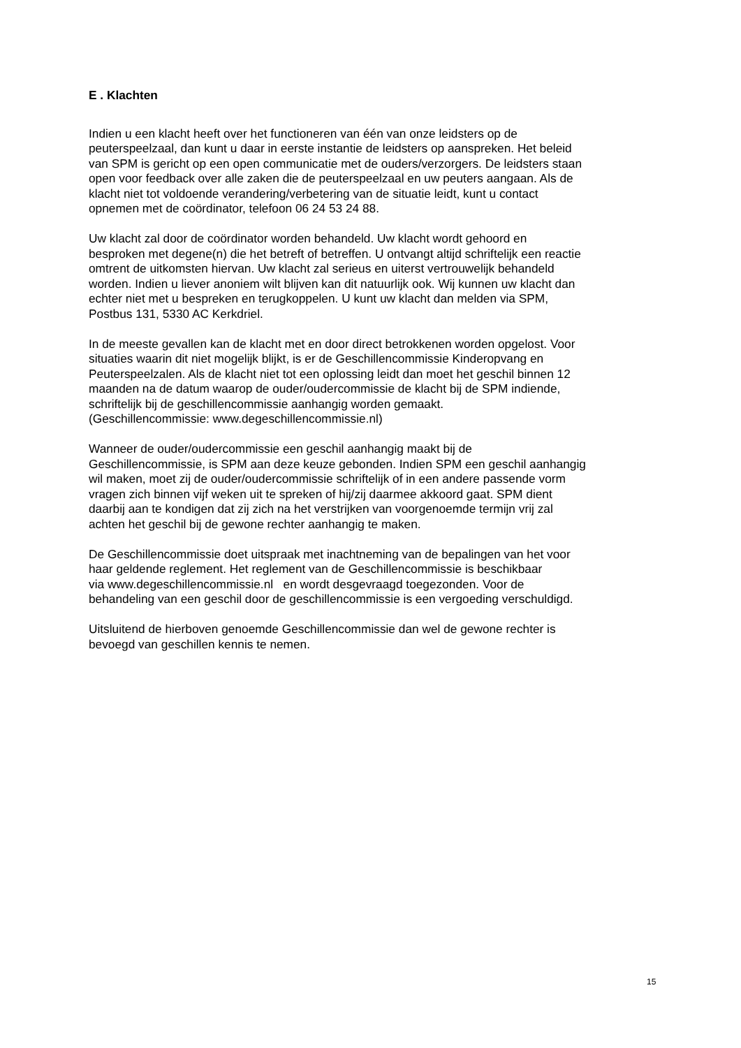E . Klachten
Indien u een klacht heeft over het functioneren van één van onze leidsters op de
peuterspeelzaal, dan kunt u daar in eerste instantie de leidsters op aanspreken. Het beleid
van SPM is gericht op een open communicatie met de ouders/verzorgers. De leidsters staan
open voor feedback over alle zaken die de peuterspeelzaal en uw peuters aangaan. Als de
klacht niet tot voldoende verandering/verbetering van de situatie leidt, kunt u contact
opnemen met de coördinator, telefoon 06 24 53 24 88.
Uw klacht zal door de coördinator worden behandeld. Uw klacht wordt gehoord en
besproken met degene(n) die het betreft of betreffen. U ontvangt altijd schriftelijk een reactie
omtrent de uitkomsten hiervan. Uw klacht zal serieus en uiterst vertrouwelijk behandeld
worden. Indien u liever anoniem wilt blijven kan dit natuurlijk ook. Wij kunnen uw klacht dan
echter niet met u bespreken en terugkoppelen. U kunt uw klacht dan melden via SPM,
Postbus 131, 5330 AC Kerkdriel.
In de meeste gevallen kan de klacht met en door direct betrokkenen worden opgelost. Voor
situaties waarin dit niet mogelijk blijkt, is er de Geschillencommissie Kinderopvang en
Peuterspeelzalen. Als de klacht niet tot een oplossing leidt dan moet het geschil binnen 12
maanden na de datum waarop de ouder/oudercommissie de klacht bij de SPM indiende,
schriftelijk bij de geschillencommissie aanhangig worden gemaakt.
(Geschillencommissie: www.degeschillencommissie.nl)
Wanneer de ouder/oudercommissie een geschil aanhangig maakt bij de
Geschillencommissie, is SPM aan deze keuze gebonden. Indien SPM een geschil aanhangig
wil maken, moet zij de ouder/oudercommissie schriftelijk of in een andere passende vorm
vragen zich binnen vijf weken uit te spreken of hij/zij daarmee akkoord gaat. SPM dient
daarbij aan te kondigen dat zij zich na het verstrijken van voorgenoemde termijn vrij zal
achten het geschil bij de gewone rechter aanhangig te maken.
De Geschillencommissie doet uitspraak met inachtneming van de bepalingen van het voor
haar geldende reglement. Het reglement van de Geschillencommissie is beschikbaar
via www.degeschillencommissie.nl en wordt desgevraagd toegezonden. Voor de
behandeling van een geschil door de geschillencommissie is een vergoeding verschuldigd.
Uitsluitend de hierboven genoemde Geschillencommissie dan wel de gewone rechter is
bevoegd van geschillen kennis te nemen.
15